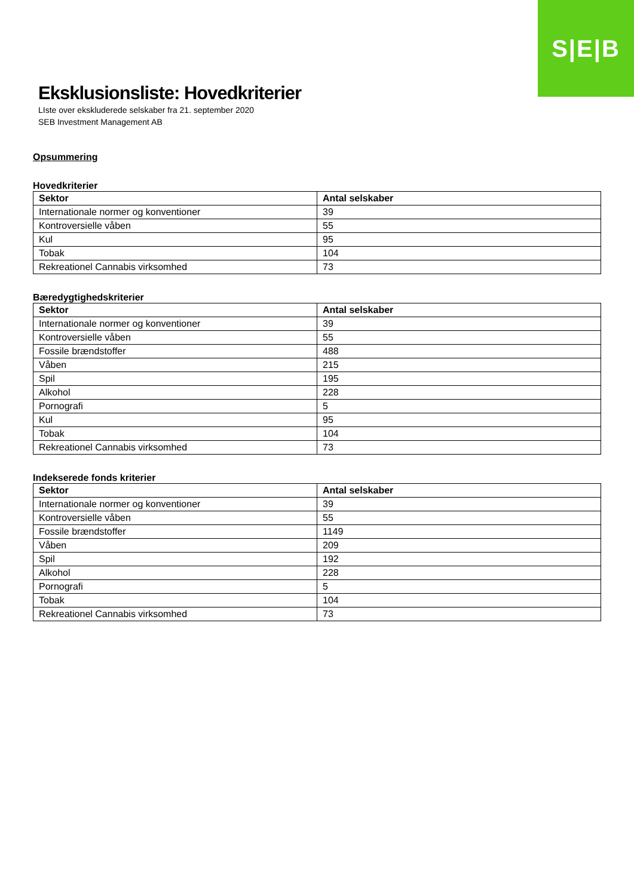S|E|B
Eksklusionsliste: Hovedkriterier
LIste over ekskluderede selskaber fra 21. september 2020
SEB Investment Management AB
Opsummering
Hovedkriterier
| Sektor | Antal selskaber |
| --- | --- |
| Internationale normer og konventioner | 39 |
| Kontroversielle våben | 55 |
| Kul | 95 |
| Tobak | 104 |
| Rekreationel Cannabis virksomhed | 73 |
Bæredygtighedskriterier
| Sektor | Antal selskaber |
| --- | --- |
| Internationale normer og konventioner | 39 |
| Kontroversielle våben | 55 |
| Fossile brændstoffer | 488 |
| Våben | 215 |
| Spil | 195 |
| Alkohol | 228 |
| Pornografi | 5 |
| Kul | 95 |
| Tobak | 104 |
| Rekreationel Cannabis virksomhed | 73 |
Indekserede fonds kriterier
| Sektor | Antal selskaber |
| --- | --- |
| Internationale normer og konventioner | 39 |
| Kontroversielle våben | 55 |
| Fossile brændstoffer | 1149 |
| Våben | 209 |
| Spil | 192 |
| Alkohol | 228 |
| Pornografi | 5 |
| Tobak | 104 |
| Rekreationel Cannabis virksomhed | 73 |